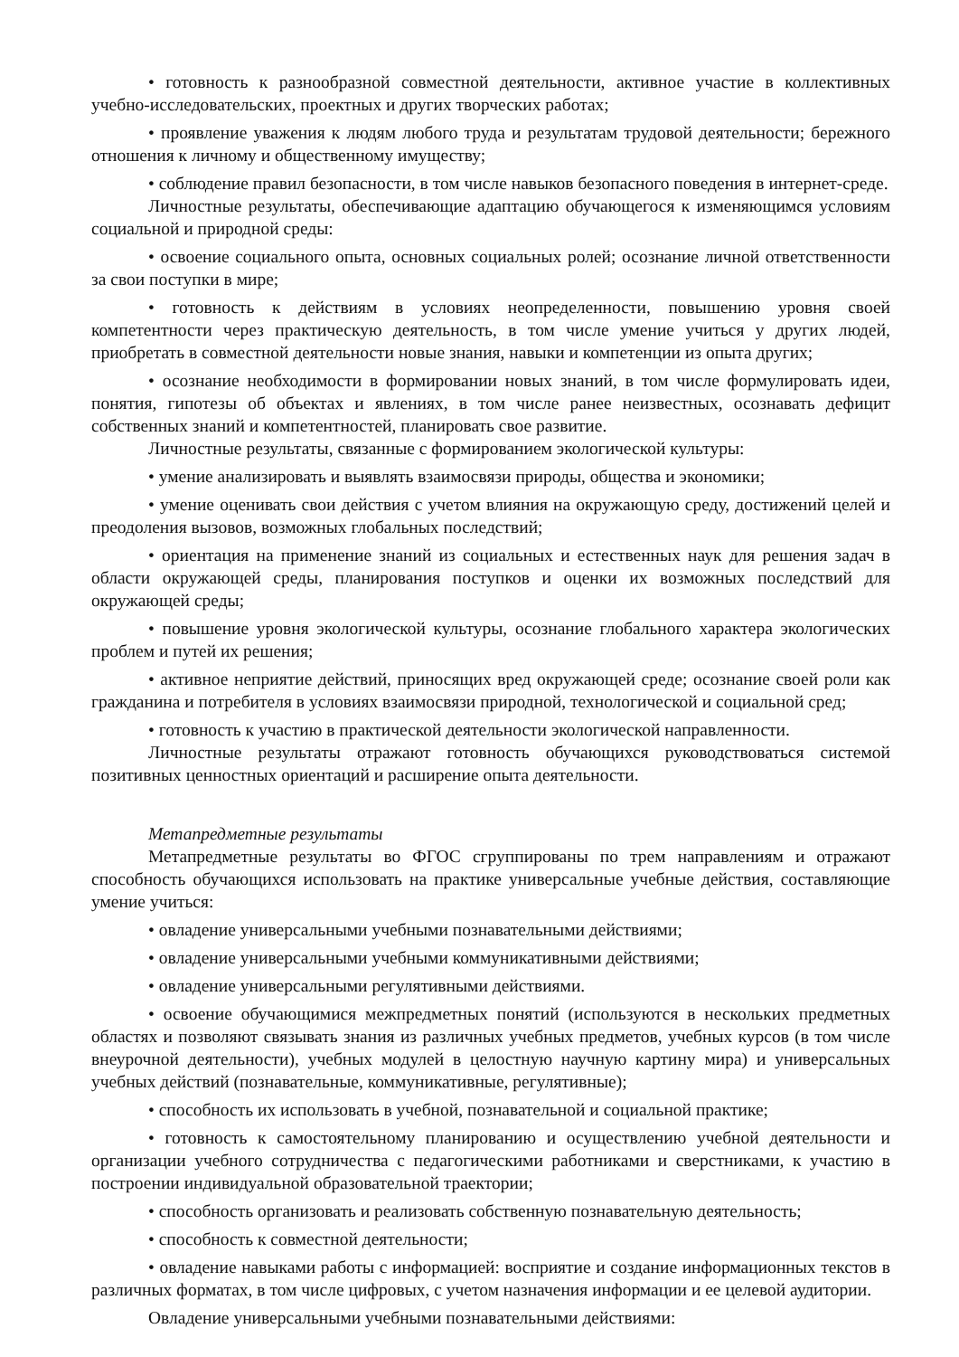• готовность к разнообразной совместной деятельности, активное участие в коллективных учебно-исследовательских, проектных и других творческих работах;
• проявление уважения к людям любого труда и результатам трудовой деятельности; бережного отношения к личному и общественному имуществу;
• соблюдение правил безопасности, в том числе навыков безопасного поведения в интернет-среде.
Личностные результаты, обеспечивающие адаптацию обучающегося к изменяющимся условиям социальной и природной среды:
• освоение социального опыта, основных социальных ролей; осознание личной ответственности за свои поступки в мире;
• готовность к действиям в условиях неопределенности, повышению уровня своей компетентности через практическую деятельность, в том числе умение учиться у других людей, приобретать в совместной деятельности новые знания, навыки и компетенции из опыта других;
• осознание необходимости в формировании новых знаний, в том числе формулировать идеи, понятия, гипотезы об объектах и явлениях, в том числе ранее неизвестных, осознавать дефицит собственных знаний и компетентностей, планировать свое развитие.
Личностные результаты, связанные с формированием экологической культуры:
• умение анализировать и выявлять взаимосвязи природы, общества и экономики;
• умение оценивать свои действия с учетом влияния на окружающую среду, достижений целей и преодоления вызовов, возможных глобальных последствий;
• ориентация на применение знаний из социальных и естественных наук для решения задач в области окружающей среды, планирования поступков и оценки их возможных последствий для окружающей среды;
• повышение уровня экологической культуры, осознание глобального характера экологических проблем и путей их решения;
• активное неприятие действий, приносящих вред окружающей среде; осознание своей роли как гражданина и потребителя в условиях взаимосвязи природной, технологической и социальной сред;
• готовность к участию в практической деятельности экологической направленности.
Личностные результаты отражают готовность обучающихся руководствоваться системой позитивных ценностных ориентаций и расширение опыта деятельности.
Метапредметные результаты
Метапредметные результаты во ФГОС сгруппированы по трем направлениям и отражают способность обучающихся использовать на практике универсальные учебные действия, составляющие умение учиться:
• овладение универсальными учебными познавательными действиями;
• овладение универсальными учебными коммуникативными действиями;
• овладение универсальными регулятивными действиями.
• освоение обучающимися межпредметных понятий (используются в нескольких предметных областях и позволяют связывать знания из различных учебных предметов, учебных курсов (в том числе внеурочной деятельности), учебных модулей в целостную научную картину мира) и универсальных учебных действий (познавательные, коммуникативные, регулятивные);
• способность их использовать в учебной, познавательной и социальной практике;
• готовность к самостоятельному планированию и осуществлению учебной деятельности и организации учебного сотрудничества с педагогическими работниками и сверстниками, к участию в построении индивидуальной образовательной траектории;
• способность организовать и реализовать собственную познавательную деятельность;
• способность к совместной деятельности;
• овладение навыками работы с информацией: восприятие и создание информационных текстов в различных форматах, в том числе цифровых, с учетом назначения информации и ее целевой аудитории.
Овладение универсальными учебными познавательными действиями: